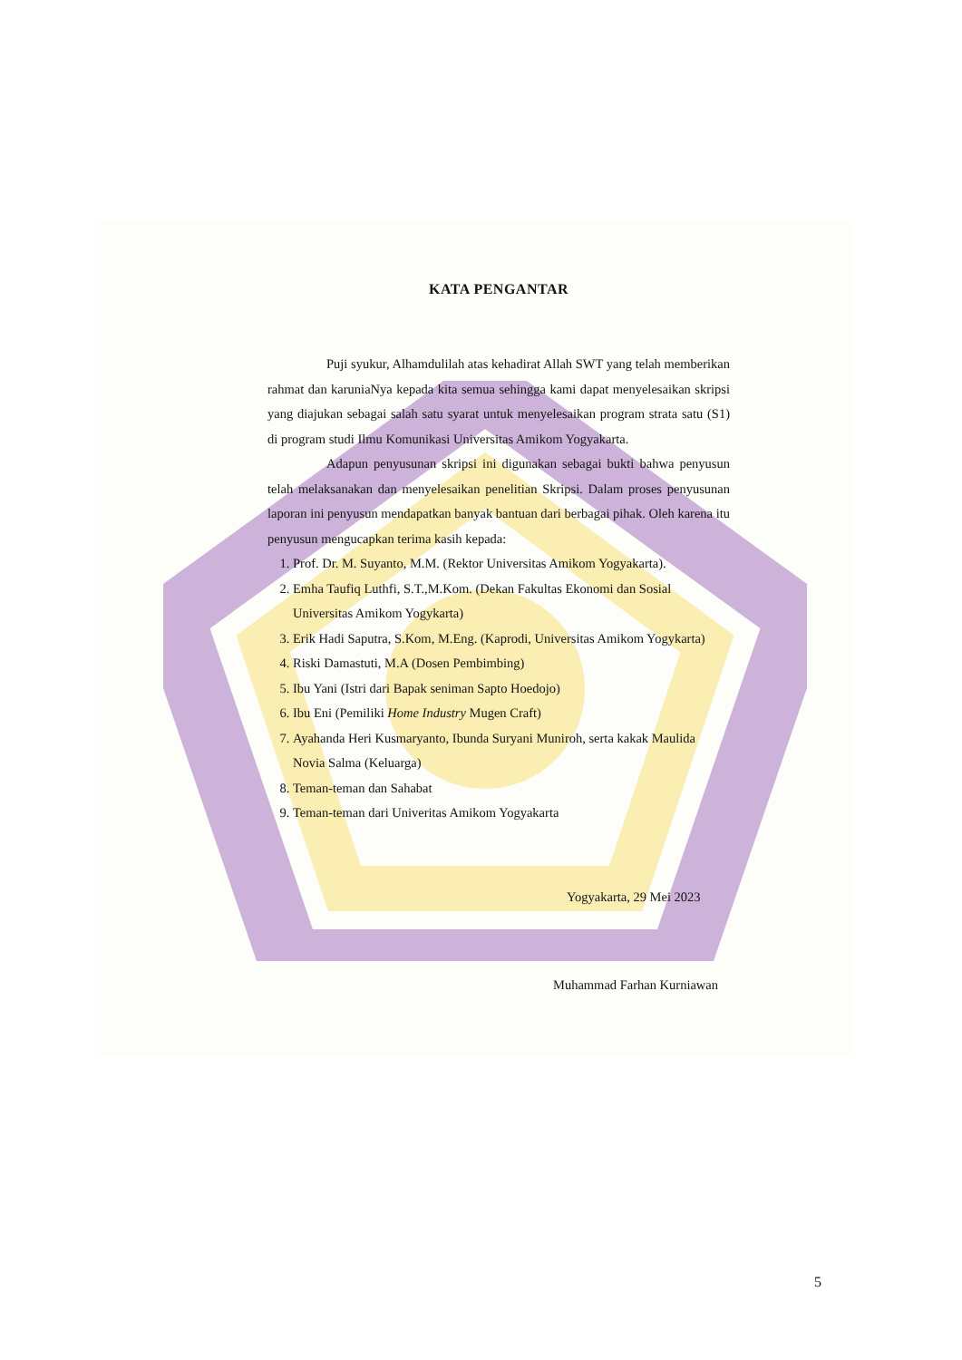KATA PENGANTAR
Puji syukur, Alhamdulilah atas kehadirat Allah SWT yang telah memberikan rahmat dan karuniaNya kepada kita semua sehingga kami dapat menyelesaikan skripsi yang diajukan sebagai salah satu syarat untuk menyelesaikan program strata satu (S1) di program studi Ilmu Komunikasi Universitas Amikom Yogyakarta.
Adapun penyusunan skripsi ini digunakan sebagai bukti bahwa penyusun telah melaksanakan dan menyelesaikan penelitian Skripsi. Dalam proses penyusunan laporan ini penyusun mendapatkan banyak bantuan dari berbagai pihak. Oleh karena itu penyusun mengucapkan terima kasih kepada:
1. Prof. Dr. M. Suyanto, M.M. (Rektor Universitas Amikom Yogyakarta).
2. Emha Taufiq Luthfi, S.T.,M.Kom. (Dekan Fakultas Ekonomi dan Sosial Universitas Amikom Yogykarta)
3. Erik Hadi Saputra, S.Kom, M.Eng. (Kaprodi, Universitas Amikom Yogykarta)
4. Riski Damastuti, M.A (Dosen Pembimbing)
5. Ibu Yani (Istri dari Bapak seniman Sapto Hoedojo)
6. Ibu Eni (Pemiliki Home Industry Mugen Craft)
7. Ayahanda Heri Kusmaryanto, Ibunda Suryani Muniroh, serta kakak Maulida Novia Salma (Keluarga)
8. Teman-teman dan Sahabat
9. Teman-teman dari Univeritas Amikom Yogyakarta
Yogyakarta, 29 Mei 2023
Muhammad Farhan Kurniawan
5